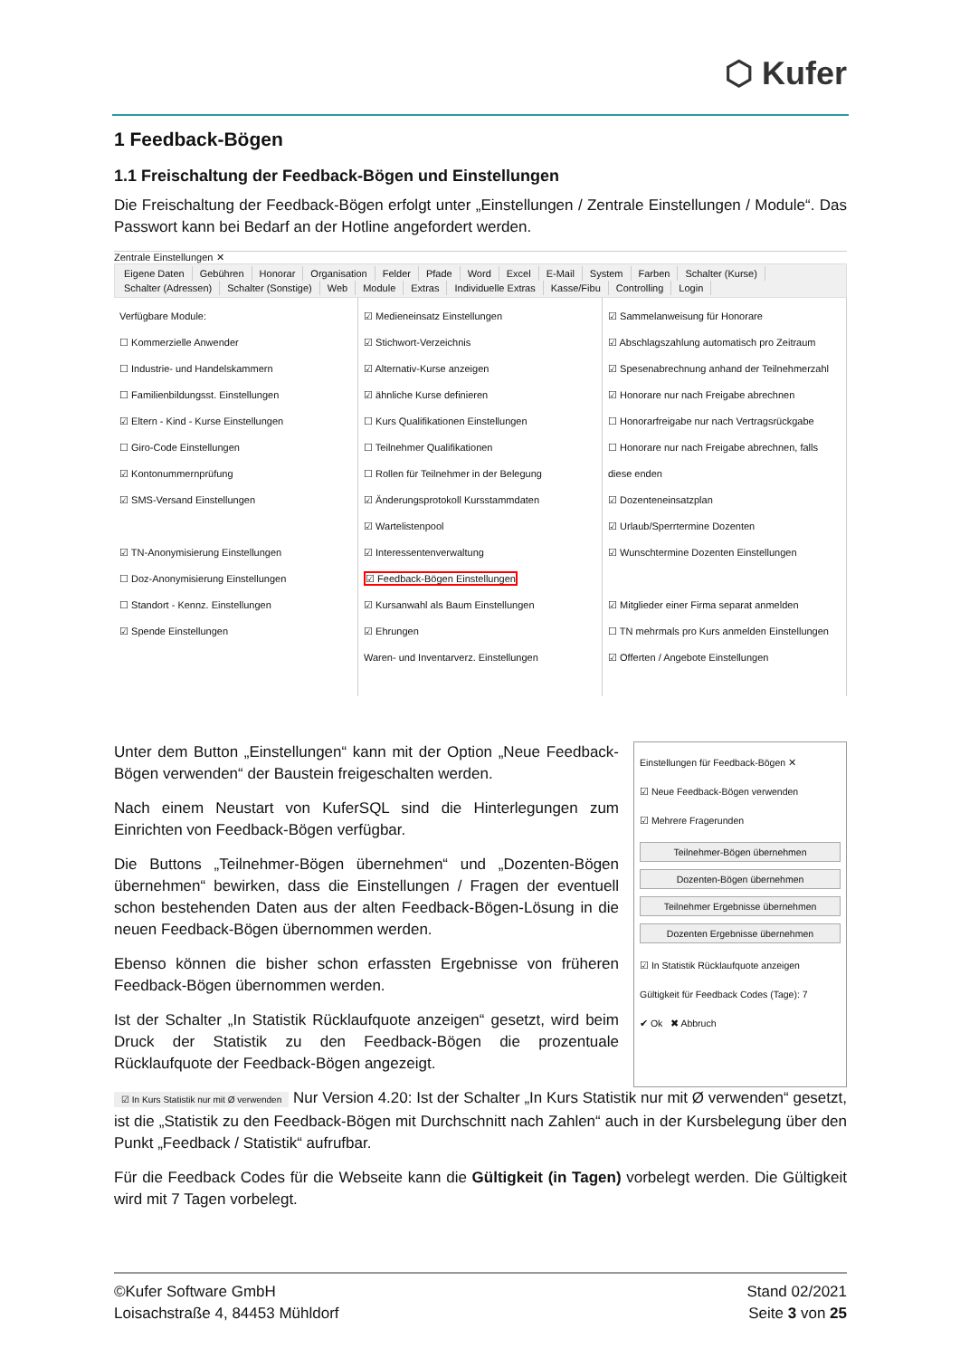⬡ Kufer
1 Feedback-Bögen
1.1 Freischaltung der Feedback-Bögen und Einstellungen
Die Freischaltung der Feedback-Bögen erfolgt unter „Einstellungen / Zentrale Einstellungen / Module“. Das Passwort kann bei Bedarf an der Hotline angefordert werden.
Zentrale Einstellungen ✕
Eigene Daten Gebühren Honorar Organisation Felder Pfade Word Excel E-Mail System Farben Schalter (Kurse)
Schalter (Adressen) Schalter (Sonstige) Web Module Extras Individuelle Extras Kasse/Fibu Controlling Login
Verfügbare Module:
☐ Kommerzielle Anwender
☐ Industrie- und Handelskammern
☐ Familienbildungsst. Einstellungen
☑ Eltern - Kind - Kurse Einstellungen
☐ Giro-Code Einstellungen
☑ Kontonummernprüfung
☑ SMS-Versand Einstellungen
☑ TN-Anonymisierung Einstellungen
☐ Doz-Anonymisierung Einstellungen
☐ Standort - Kennz. Einstellungen
☑ Spende Einstellungen
☑ Medieneinsatz Einstellungen
☑ Stichwort-Verzeichnis
☑ Alternativ-Kurse anzeigen
☑ ähnliche Kurse definieren
☐ Kurs Qualifikationen Einstellungen
☐ Teilnehmer Qualifikationen
☐ Rollen für Teilnehmer in der Belegung
☑ Änderungsprotokoll Kursstammdaten
☑ Wartelistenpool
☑ Interessentenverwaltung
☑ Feedback-Bögen Einstellungen
☑ Kursanwahl als Baum Einstellungen
☑ Ehrungen
Waren- und Inventarverz. Einstellungen
☑ Sammelanweisung für Honorare
☑ Abschlagszahlung automatisch pro Zeitraum
☑ Spesenabrechnung anhand der Teilnehmerzahl
☑ Honorare nur nach Freigabe abrechnen
☐ Honorarfreigabe nur nach Vertragsrückgabe
☐ Honorare nur nach Freigabe abrechnen, falls diese enden
☑ Dozenteneinsatzplan
☑ Urlaub/Sperrtermine Dozenten
☑ Wunschtermine Dozenten Einstellungen
☑ Mitglieder einer Firma separat anmelden
☐ TN mehrmals pro Kurs anmelden Einstellungen
☑ Offerten / Angebote Einstellungen
Unter dem Button „Einstellungen“ kann mit der Option „Neue Feedback-Bögen verwenden“ der Baustein freigeschalten werden.
Nach einem Neustart von KuferSQL sind die Hinterlegungen zum Einrichten von Feedback-Bögen verfügbar.
Die Buttons „Teilnehmer-Bögen übernehmen“ und „Dozenten-Bögen übernehmen“ bewirken, dass die Einstellungen / Fragen der eventuell schon bestehenden Daten aus der alten Feedback-Bögen-Lösung in die neuen Feedback-Bögen übernommen werden.
Ebenso können die bisher schon erfassten Ergebnisse von früheren Feedback-Bögen übernommen werden.
Ist der Schalter „In Statistik Rücklaufquote anzeigen“ gesetzt, wird beim Druck der Statistik zu den Feedback-Bögen die prozentuale Rücklaufquote der Feedback-Bögen angezeigt.
Einstellungen für Feedback-Bögen ✕
☑ Neue Feedback-Bögen verwenden
☑ Mehrere Fragerunden
Teilnehmer-Bögen übernehmen
Dozenten-Bögen übernehmen
Teilnehmer Ergebnisse übernehmen
Dozenten Ergebnisse übernehmen
☑ In Statistik Rücklaufquote anzeigen
Gültigkeit für Feedback Codes (Tage): 7
✔ Ok ✖ Abbruch
☑ In Kurs Statistik nur mit Ø verwenden Nur Version 4.20: Ist der Schalter „In Kurs Statistik nur mit Ø verwenden“ gesetzt, ist die „Statistik zu den Feedback-Bögen mit Durchschnitt nach Zahlen“ auch in der Kursbelegung über den Punkt „Feedback / Statistik“ aufrufbar.
Für die Feedback Codes für die Webseite kann die Gültigkeit (in Tagen) vorbelegt werden. Die Gültigkeit wird mit 7 Tagen vorbelegt.
©Kufer Software GmbH
Loisachstraße 4, 84453 Mühldorf
Stand 02/2021
Seite 3 von 25